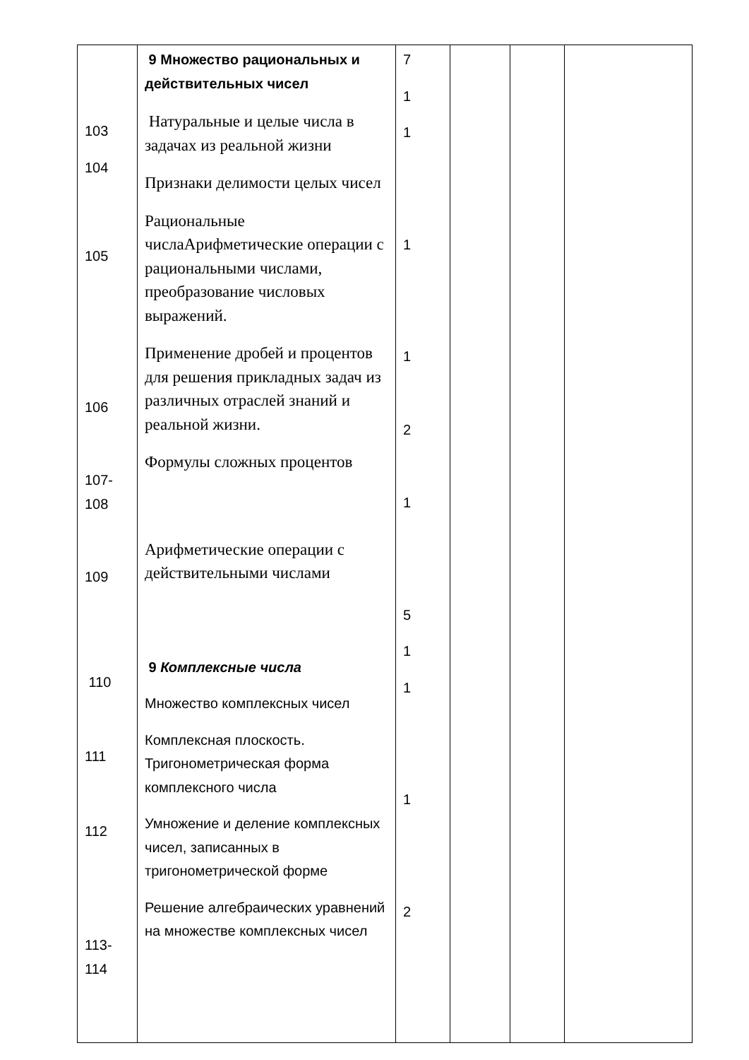| 103 104 105 106 107- 108 109 110 111 112 113- 114 | 9 Множество рациональных и действительных чисел Натуральные и целые числа в задачах из реальной жизни Признаки делимости целых чисел Рациональные числаАрифметические операции с рациональными числами, преобразование числовых выражений. Применение дробей и процентов для решения прикладных задач из различных отраслей знаний и реальной жизни. Формулы сложных процентов Арифметические операции с действительными числами 9 Комплексные числа Множество комплексных чисел Комплексная плоскость. Тригонометрическая форма комплексного числа Умножение и деление комплексных чисел, записанных в тригонометрической форме Решение алгебраических уравнений на множестве комплексных чисел | 7 1 1 1 1 2 1 5 1 1 1 2 | | | |